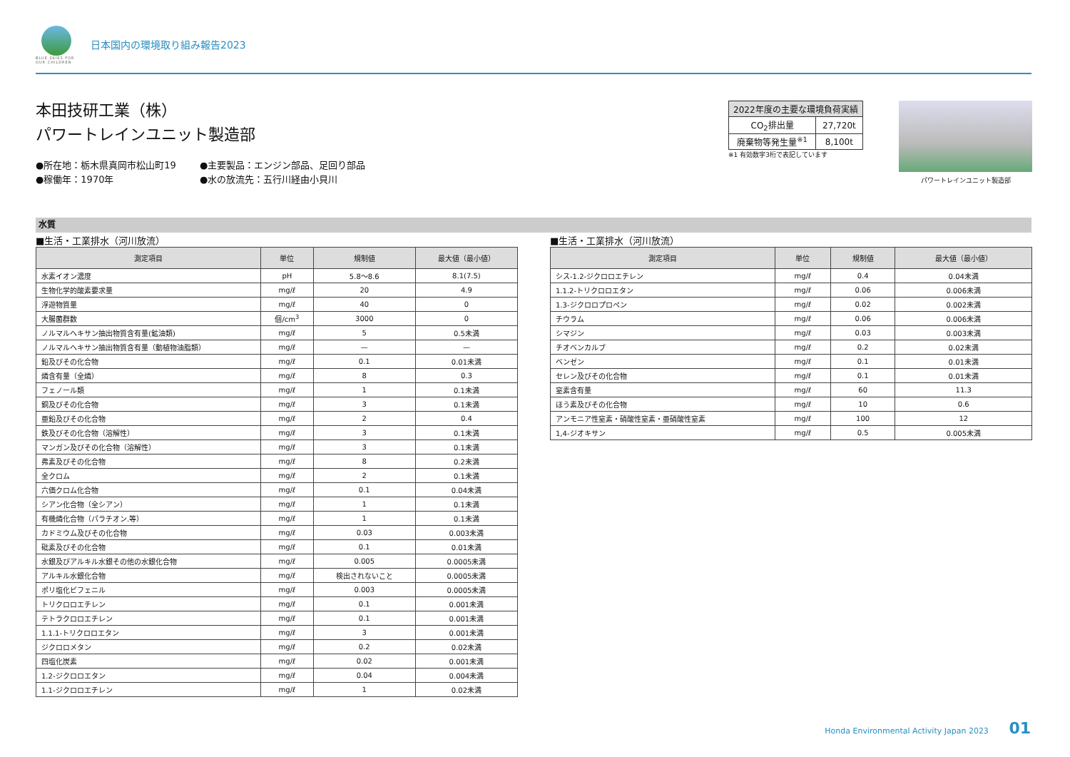BLUE SKIES FOR OUR CHILDREN
日本国内の環境取り組み報告2023
本田技研工業（株）
パワートレインユニット製造部
●所在地：栃木県真岡市松山町19
●主要製品：エンジン部品、足回り部品
●稼働年：1970年
●水の放流先：五行川経由小貝川
| 2022年度の主要な環境負荷実績 | |
| --- | --- |
| CO<sub>2</sub>排出量 | 27,720t |
| 廃棄物等発生量<sup>※1</sup> | 8,100t |
※1 有効数字3桁で表記しています
パワートレインユニット製造部
水質
■生活・工業排水（河川放流）
| 測定項目 | 単位 | 規制値 | 最大値（最小値） |
| --- | --- | --- | --- |
| 水素イオン濃度 | pH | 5.8～8.6 | 8.1(7.5) |
| 生物化学的酸素要求量 | mg/ℓ | 20 | 4.9 |
| 浮遊物質量 | mg/ℓ | 40 | 0 |
| 大腸菌群数 | 個/cm<sup>3</sup> | 3000 | 0 |
| ノルマルヘキサン抽出物質含有量(鉱油類) | mg/ℓ | 5 | 0.5未満 |
| ノルマルヘキサン抽出物質含有量（動植物油脂類） | mg/ℓ | — | — |
| 鉛及びその化合物 | mg/ℓ | 0.1 | 0.01未満 |
| 燐含有量（全燐） | mg/ℓ | 8 | 0.3 |
| フェノール類 | mg/ℓ | 1 | 0.1未満 |
| 銅及びその化合物 | mg/ℓ | 3 | 0.1未満 |
| 亜鉛及びその化合物 | mg/ℓ | 2 | 0.4 |
| 鉄及びその化合物（溶解性） | mg/ℓ | 3 | 0.1未満 |
| マンガン及びその化合物（溶解性） | mg/ℓ | 3 | 0.1未満 |
| 弗素及びその化合物 | mg/ℓ | 8 | 0.2未満 |
| 全クロム | mg/ℓ | 2 | 0.1未満 |
| 六価クロム化合物 | mg/ℓ | 0.1 | 0.04未満 |
| シアン化合物（全シアン） | mg/ℓ | 1 | 0.1未満 |
| 有機燐化合物（パラチオン.等） | mg/ℓ | 1 | 0.1未満 |
| カドミウム及びその化合物 | mg/ℓ | 0.03 | 0.003未満 |
| 砒素及びその化合物 | mg/ℓ | 0.1 | 0.01未満 |
| 水銀及びアルキル水銀その他の水銀化合物 | mg/ℓ | 0.005 | 0.0005未満 |
| アルキル水銀化合物 | mg/ℓ | 検出されないこと | 0.0005未満 |
| ポリ塩化ビフェニル | mg/ℓ | 0.003 | 0.0005未満 |
| トリクロロエチレン | mg/ℓ | 0.1 | 0.001未満 |
| テトラクロロエチレン | mg/ℓ | 0.1 | 0.001未満 |
| 1.1.1-トリクロロエタン | mg/ℓ | 3 | 0.001未満 |
| ジクロロメタン | mg/ℓ | 0.2 | 0.02未満 |
| 四塩化炭素 | mg/ℓ | 0.02 | 0.001未満 |
| 1.2-ジクロロエタン | mg/ℓ | 0.04 | 0.004未満 |
| 1.1-ジクロロエチレン | mg/ℓ | 1 | 0.02未満 |
■生活・工業排水（河川放流）
| 測定項目 | 単位 | 規制値 | 最大値（最小値） |
| --- | --- | --- | --- |
| シス-1.2-ジクロロエチレン | mg/ℓ | 0.4 | 0.04未満 |
| 1.1.2-トリクロロエタン | mg/ℓ | 0.06 | 0.006未満 |
| 1.3-ジクロロプロペン | mg/ℓ | 0.02 | 0.002未満 |
| チウラム | mg/ℓ | 0.06 | 0.006未満 |
| シマジン | mg/ℓ | 0.03 | 0.003未満 |
| チオベンカルブ | mg/ℓ | 0.2 | 0.02未満 |
| ベンゼン | mg/ℓ | 0.1 | 0.01未満 |
| セレン及びその化合物 | mg/ℓ | 0.1 | 0.01未満 |
| 窒素含有量 | mg/ℓ | 60 | 11.3 |
| ほう素及びその化合物 | mg/ℓ | 10 | 0.6 |
| アンモニア性窒素・硝酸性窒素・亜硝酸性窒素 | mg/ℓ | 100 | 12 |
| 1,4-ジオキサン | mg/ℓ | 0.5 | 0.005未満 |
Honda Environmental Activity Japan 2023 01